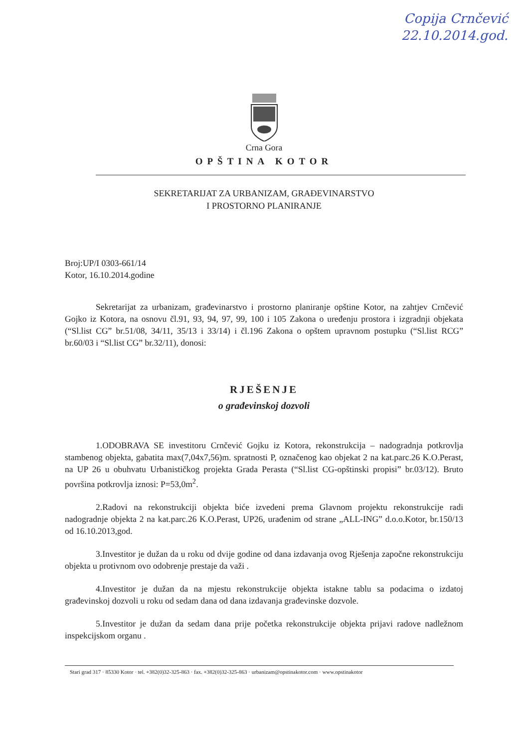Copija Crnčević
22.10.2014.god.
Crna Gora
OPŠTINA KOTOR
SEKRETARIJAT ZA URBANIZAM, GRAĐEVINARSTVO
I PROSTORNO PLANIRANJE
Broj:UP/I 0303-661/14
Kotor, 16.10.2014.godine
Sekretarijat za urbanizam, građevinarstvo i prostorno planiranje opštine Kotor, na zahtjev Crnčević Gojko iz Kotora, na osnovu čl.91, 93, 94, 97, 99, 100 i 105 Zakona o uređenju prostora i izgradnji objekata (“Sl.list CG” br.51/08, 34/11, 35/13 i 33/14) i čl.196 Zakona o opštem upravnom postupku (“Sl.list RCG” br.60/03 i “Sl.list CG” br.32/11), donosi:
RJEŠENJE
o građevinskoj dozvoli
1.ODOBRAVA SE investitoru Crnčević Gojku iz Kotora, rekonstrukcija – nadogradnja potkrovlja stambenog objekta, gabatita max(7,04x7,56)m. spratnosti P, označenog kao objekat 2 na kat.parc.26 K.O.Perast, na UP 26 u obuhvatu Urbanističkog projekta Grada Perasta (“Sl.list CG-opštinski propisi” br.03/12). Bruto površina potkrovlja iznosi: P=53,0m<sup>2</sup>.
2.Radovi na rekonstrukciji objekta biće izvedeni prema Glavnom projektu rekonstrukcije radi nadogradnje objekta 2 na kat.parc.26 K.O.Perast, UP26, urađenim od strane „ALL-ING” d.o.o.Kotor, br.150/13 od 16.10.2013,god.
3.Investitor je dužan da u roku od dvije godine od dana izdavanja ovog Rješenja započne rekonstrukciju objekta u protivnom ovo odobrenje prestaje da važi .
4.Investitor je dužan da na mjestu rekonstrukcije objekta istakne tablu sa podacima o izdatoj građevinskoj dozvoli u roku od sedam dana od dana izdavanja građevinske dozvole.
5.Investitor je dužan da sedam dana prije početka rekonstrukcije objekta prijavi radove nadležnom inspekcijskom organu .
Stari grad 317 · 85330 Kotor · tel. +382(0)32-325-863 · fax. +382(0)32-325-863 · urbanizam@opstinakotor.com · www.opstinakotor